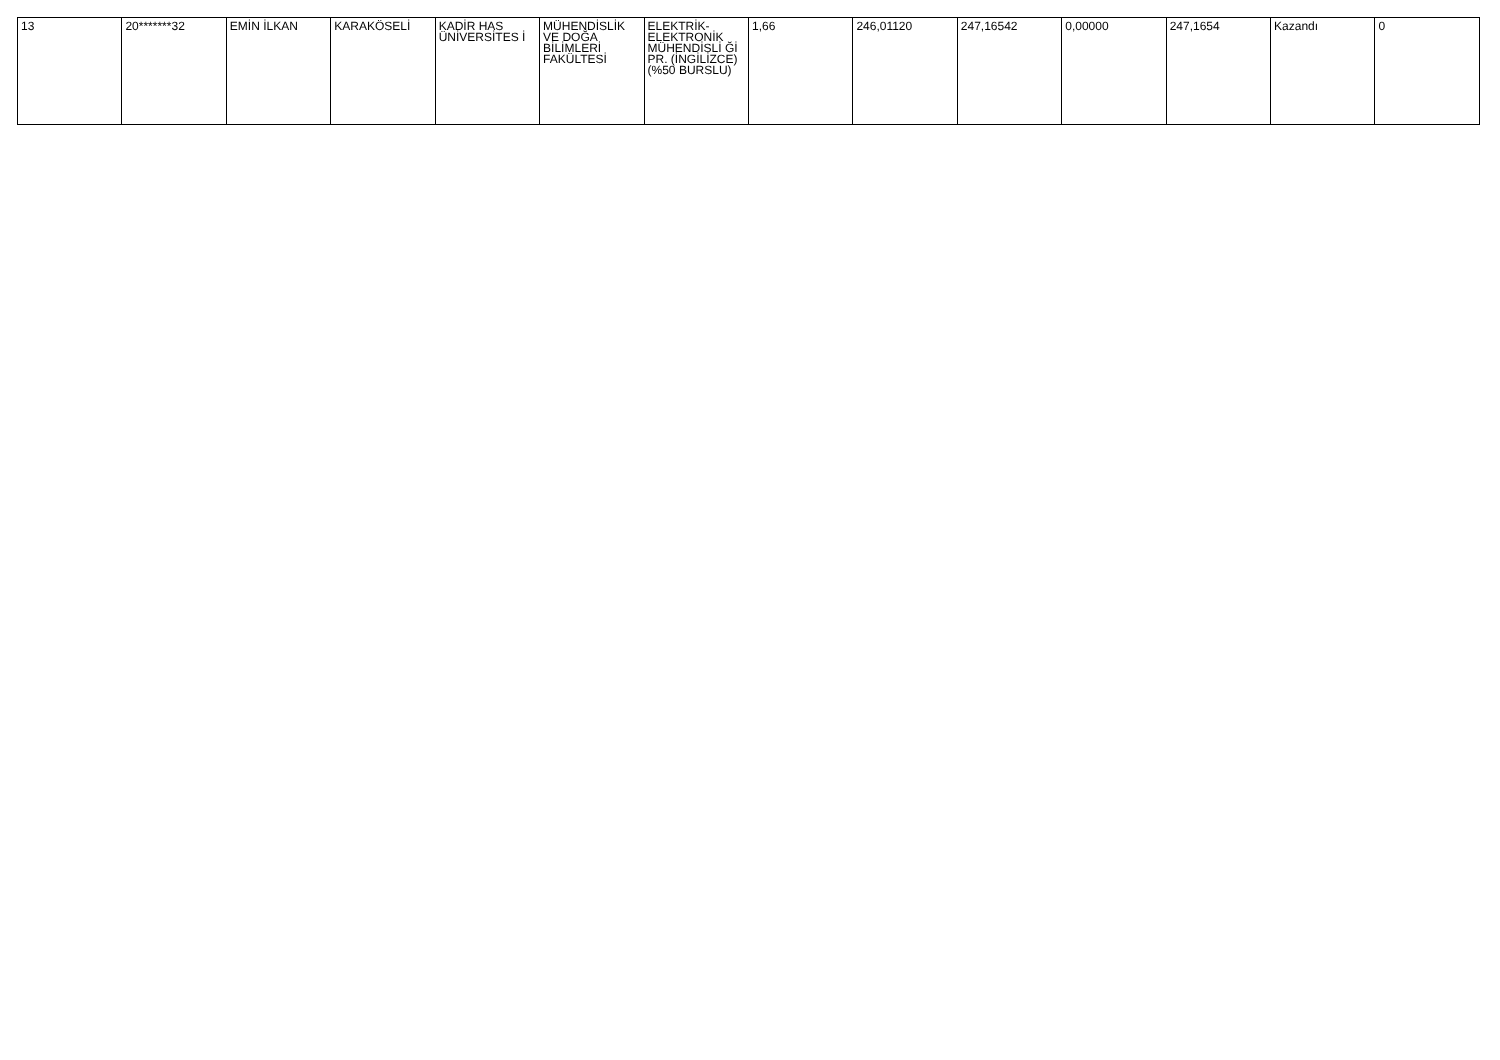| 13 | 20*******32 | EMİN İLKAN | KARAKÖSELİ | KADİR HAS ÜNİVERSİTES İ | MÜHENDİSLİK VE DOĞA BİLİMLERİ FAKÜLTESİ | ELEKTRİK-ELEKTRONİK MÜHENDİSLİ Ğİ PR. (İNGİLİZCE) (%50 BURSLU) | 1,66 | 246,01120 | 247,16542 | 0,00000 | 247,1654 | Kazandı | 0 |